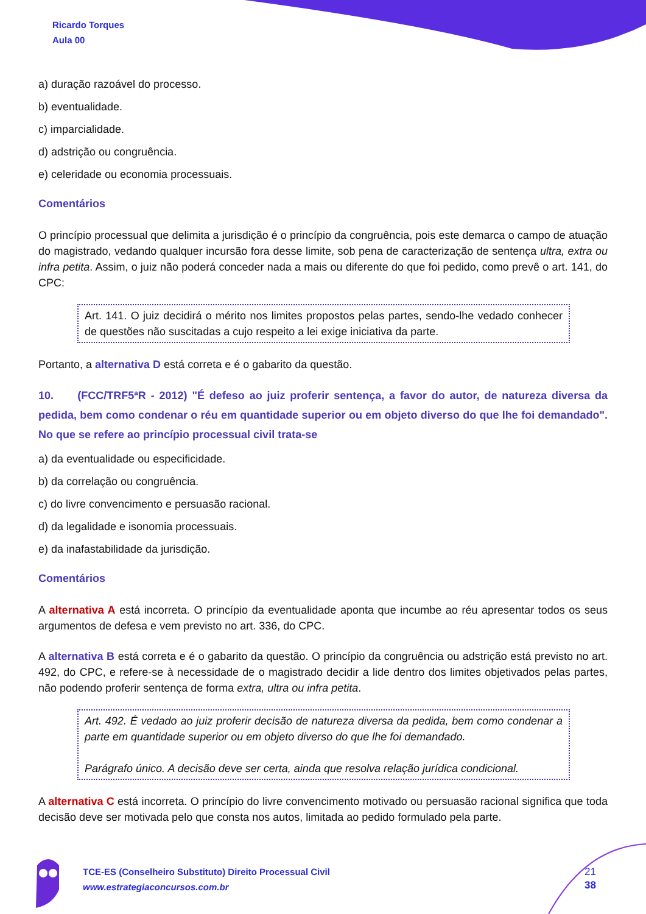Ricardo Torques
Aula 00
a) duração razoável do processo.
b) eventualidade.
c) imparcialidade.
d) adstrição ou congruência.
e) celeridade ou economia processuais.
Comentários
O princípio processual que delimita a jurisdição é o princípio da congruência, pois este demarca o campo de atuação do magistrado, vedando qualquer incursão fora desse limite, sob pena de caracterização de sentença ultra, extra ou infra petita. Assim, o juiz não poderá conceder nada a mais ou diferente do que foi pedido, como prevê o art. 141, do CPC:
Art. 141. O juiz decidirá o mérito nos limites propostos pelas partes, sendo-lhe vedado conhecer de questões não suscitadas a cujo respeito a lei exige iniciativa da parte.
Portanto, a alternativa D está correta e é o gabarito da questão.
10. (FCC/TRF5ªR - 2012) "É defeso ao juiz proferir sentença, a favor do autor, de natureza diversa da pedida, bem como condenar o réu em quantidade superior ou em objeto diverso do que lhe foi demandado". No que se refere ao princípio processual civil trata-se
a) da eventualidade ou especificidade.
b) da correlação ou congruência.
c) do livre convencimento e persuasão racional.
d) da legalidade e isonomia processuais.
e) da inafastabilidade da jurisdição.
Comentários
A alternativa A está incorreta. O princípio da eventualidade aponta que incumbe ao réu apresentar todos os seus argumentos de defesa e vem previsto no art. 336, do CPC.
A alternativa B está correta e é o gabarito da questão. O princípio da congruência ou adstrição está previsto no art. 492, do CPC, e refere-se à necessidade de o magistrado decidir a lide dentro dos limites objetivados pelas partes, não podendo proferir sentença de forma extra, ultra ou infra petita.
Art. 492. É vedado ao juiz proferir decisão de natureza diversa da pedida, bem como condenar a parte em quantidade superior ou em objeto diverso do que lhe foi demandado.
Parágrafo único. A decisão deve ser certa, ainda que resolva relação jurídica condicional.
A alternativa C está incorreta. O princípio do livre convencimento motivado ou persuasão racional significa que toda decisão deve ser motivada pelo que consta nos autos, limitada ao pedido formulado pela parte.
TCE-ES (Conselheiro Substituto) Direito Processual Civil
www.estrategiaconcursos.com.br
21
38